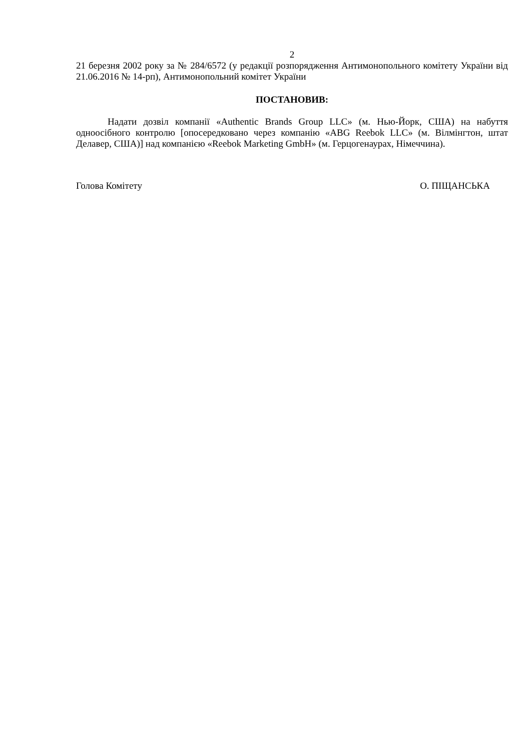2
21 березня 2002 року за № 284/6572 (у редакції розпорядження Антимонопольного комітету України від 21.06.2016 № 14-рп), Антимонопольний комітет України
ПОСТАНОВИВ:
Надати дозвіл компанії «Authentic Brands Group LLC» (м. Нью-Йорк, США) на набуття одноосібного контролю [опосередковано через компанію «ABG Reebok LLC» (м. Вілмінгтон, штат Делавер, США)] над компанією «Reebok Marketing GmbH» (м. Герцогенаурах, Німеччина).
Голова Комітету О. ПІЩАНСЬКА